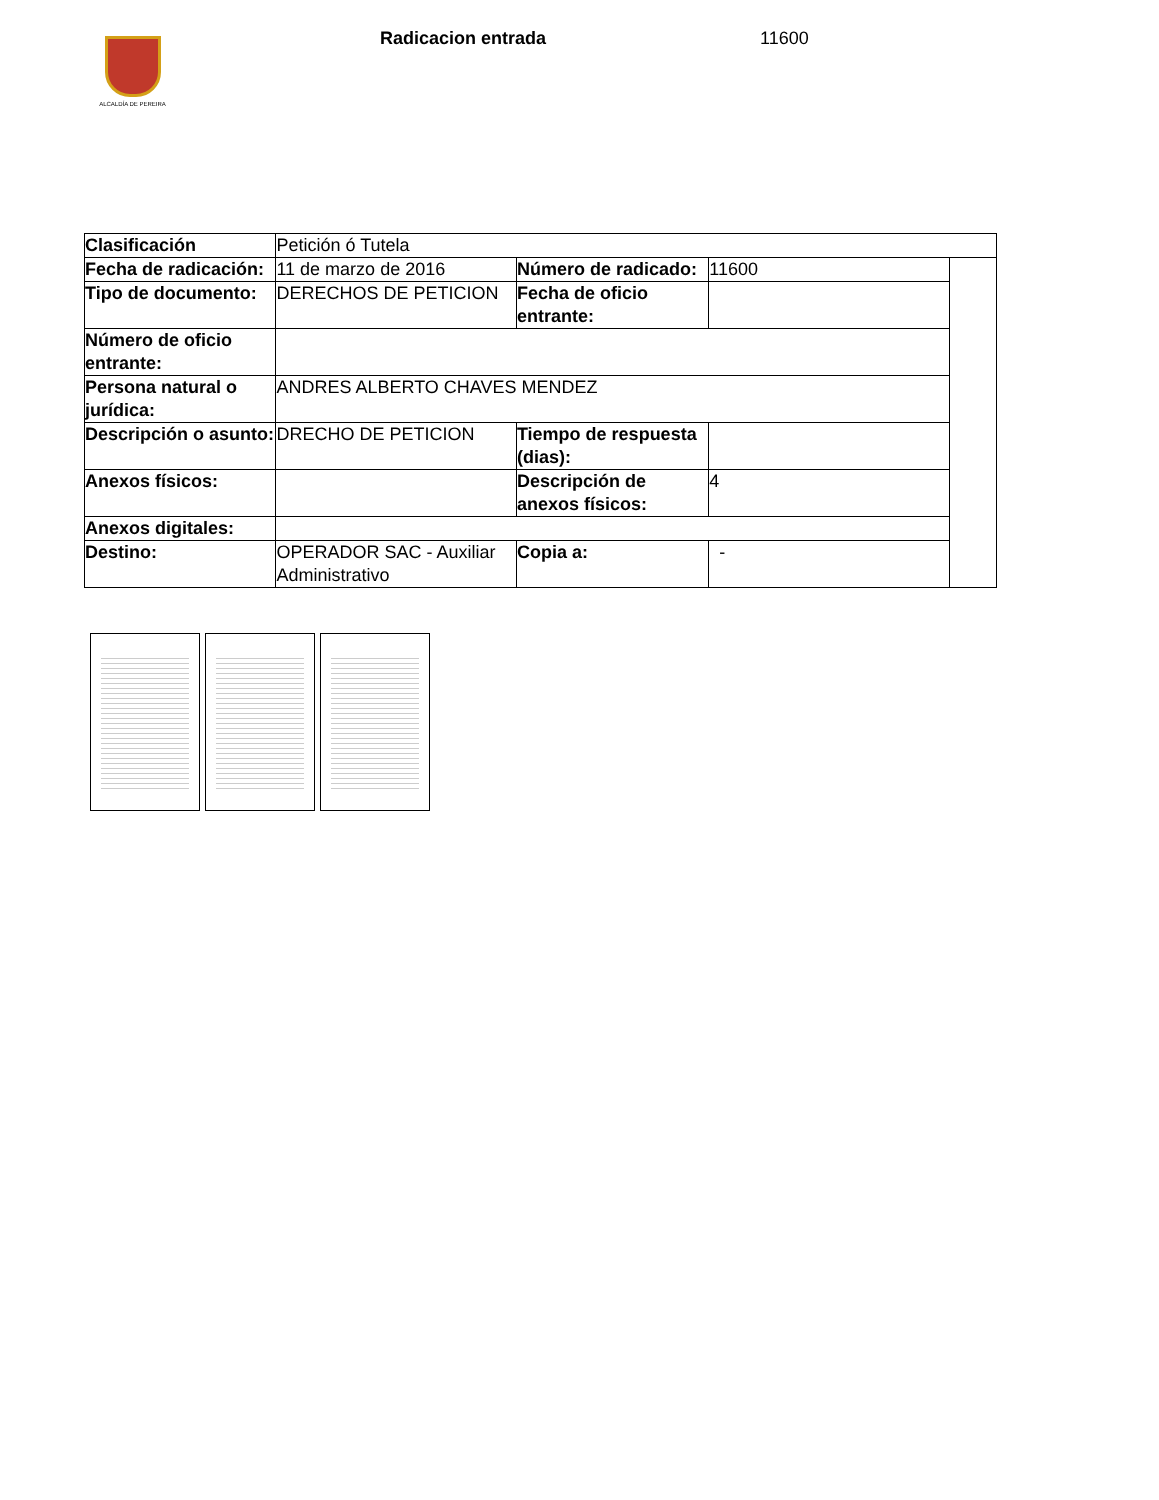ALCALDÍA DE PEREIRA
Radicacion entrada 11600
| Clasificación | Petición ó Tutela | | | |
| Fecha de radicación: | 11 de marzo de 2016 | Número de radicado: | 11600 | |
| Tipo de documento: | DERECHOS DE PETICION | Fecha de oficio entrante: | | |
| Número de oficio entrante: | | | | |
| Persona natural o jurídica: | ANDRES ALBERTO CHAVES MENDEZ | | | |
| Descripción o asunto: | DRECHO DE PETICION | Tiempo de respuesta (dias): | | |
| Anexos físicos: | | Descripción de anexos físicos: | 4 | |
| Anexos digitales: | | | | |
| Destino: | OPERADOR SAC - Auxiliar Administrativo | Copia a: | - | |